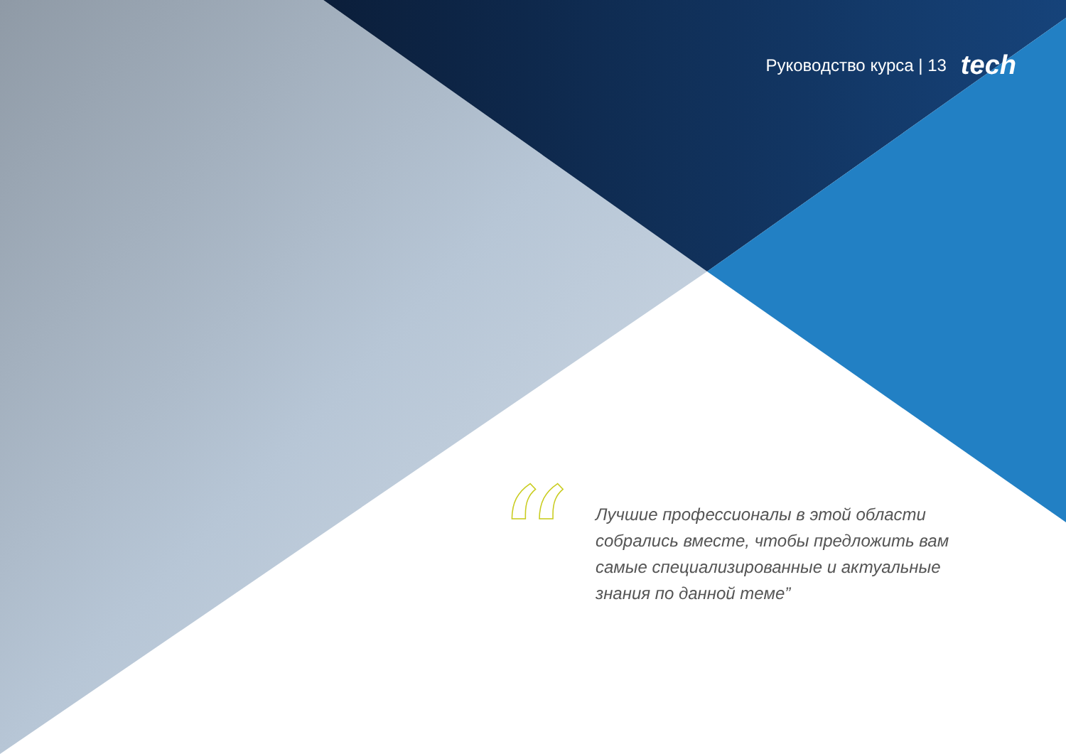Руководство курса | 13 tech
“
Лучшие профессионалы в этой области собрались вместе, чтобы предложить вам самые специализированные и актуальные знания по данной теме”